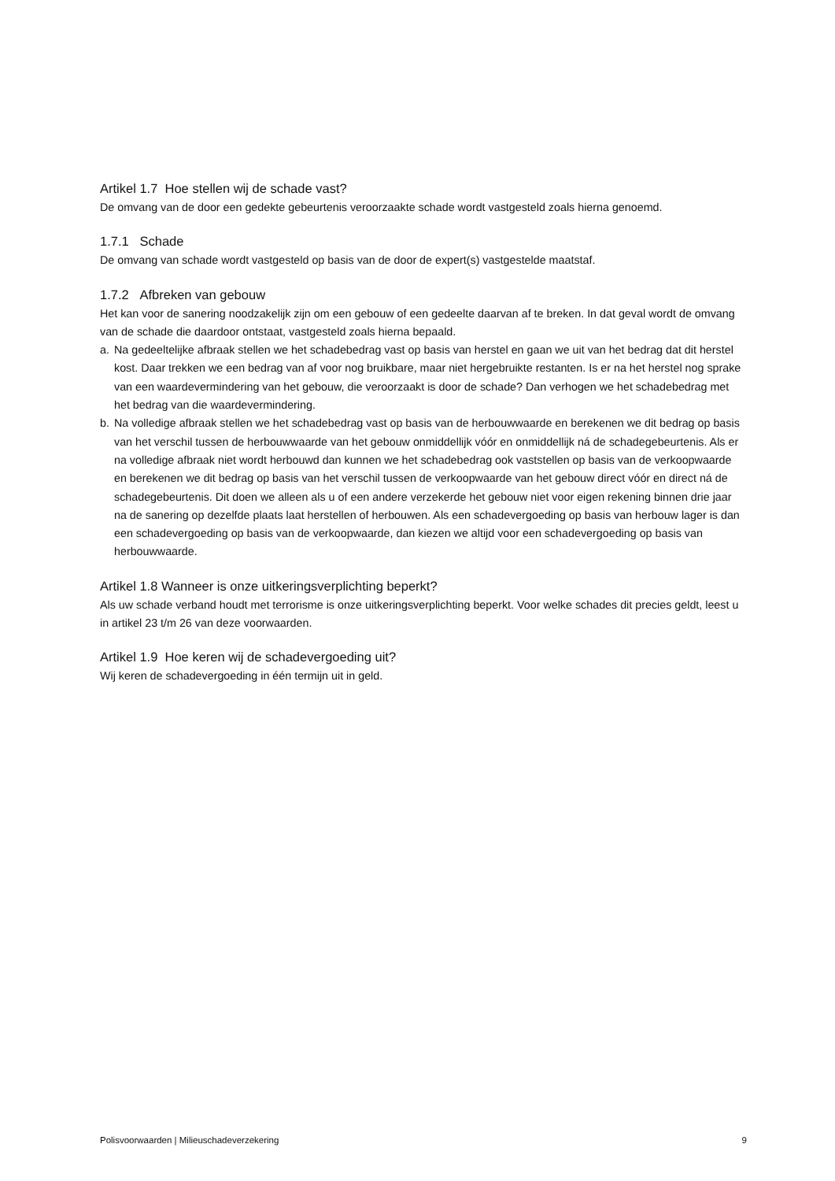Artikel 1.7 Hoe stellen wij de schade vast?
De omvang van de door een gedekte gebeurtenis veroorzaakte schade wordt vastgesteld zoals hierna genoemd.
1.7.1 Schade
De omvang van schade wordt vastgesteld op basis van de door de expert(s) vastgestelde maatstaf.
1.7.2 Afbreken van gebouw
Het kan voor de sanering noodzakelijk zijn om een gebouw of een gedeelte daarvan af te breken. In dat geval wordt de omvang van de schade die daardoor ontstaat, vastgesteld zoals hierna bepaald.
a. Na gedeeltelijke afbraak stellen we het schadebedrag vast op basis van herstel en gaan we uit van het bedrag dat dit herstel kost. Daar trekken we een bedrag van af voor nog bruikbare, maar niet hergebruikte restanten. Is er na het herstel nog sprake van een waardevermindering van het gebouw, die veroorzaakt is door de schade? Dan verhogen we het schadebedrag met het bedrag van die waardevermindering.
b. Na volledige afbraak stellen we het schadebedrag vast op basis van de herbouwwaarde en berekenen we dit bedrag op basis van het verschil tussen de herbouwwaarde van het gebouw onmiddellijk vóór en onmiddellijk ná de schadegebeurtenis. Als er na volledige afbraak niet wordt herbouwd dan kunnen we het schadebedrag ook vaststellen op basis van de verkoopwaarde en berekenen we dit bedrag op basis van het verschil tussen de verkoopwaarde van het gebouw direct vóór en direct ná de schadegebeurtenis. Dit doen we alleen als u of een andere verzekerde het gebouw niet voor eigen rekening binnen drie jaar na de sanering op dezelfde plaats laat herstellen of herbouwen. Als een schadevergoeding op basis van herbouw lager is dan een schadevergoeding op basis van de verkoopwaarde, dan kiezen we altijd voor een schadevergoeding op basis van herbouwwaarde.
Artikel 1.8 Wanneer is onze uitkeringsverplichting beperkt?
Als uw schade verband houdt met terrorisme is onze uitkeringsverplichting beperkt. Voor welke schades dit precies geldt, leest u in artikel 23 t/m 26 van deze voorwaarden.
Artikel 1.9 Hoe keren wij de schadevergoeding uit?
Wij keren de schadevergoeding in één termijn uit in geld.
Polisvoorwaarden | Milieuschadeverzekering 9